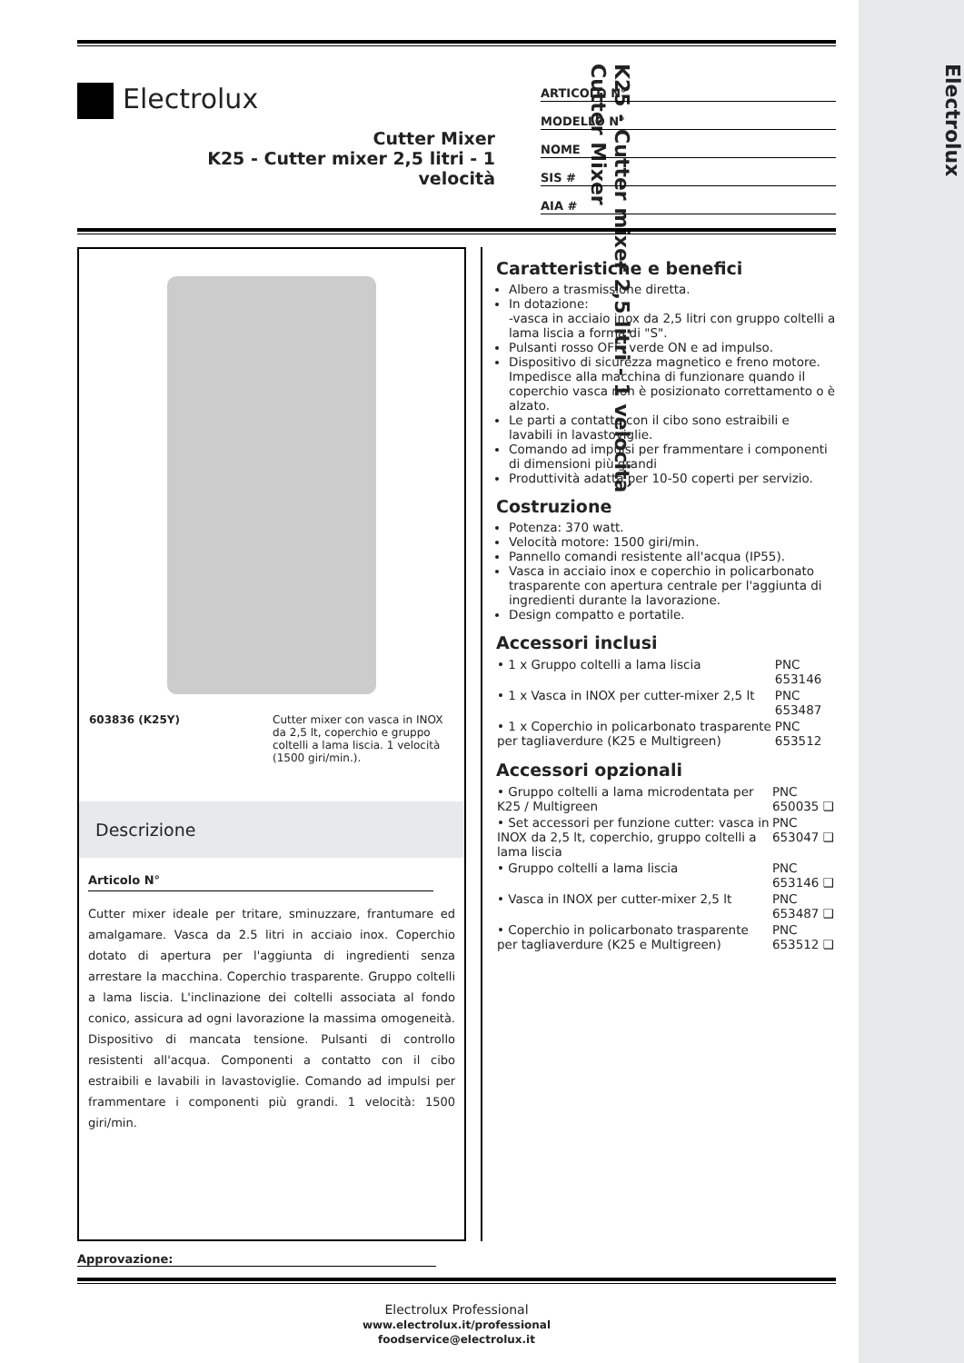Electrolux
K25 - Cutter mixer 2,5 litri - 1 velocità
Cutter Mixer
Electrolux
Cutter Mixer
K25 - Cutter mixer 2,5 litri - 1
velocità
ARTICOLO N°
MODELLO N°
NOME
SIS #
AIA #
| 603836 (K25Y) | Cutter mixer con vasca in INOX da 2,5 lt, coperchio e gruppo coltelli a lama liscia. 1 velocità (1500 giri/min.). |
Descrizione
Articolo N°
Cutter mixer ideale per tritare, sminuzzare, frantumare ed amalgamare. Vasca da 2.5 litri in acciaio inox. Coperchio dotato di apertura per l'aggiunta di ingredienti senza arrestare la macchina. Coperchio trasparente. Gruppo coltelli a lama liscia. L'inclinazione dei coltelli associata al fondo conico, assicura ad ogni lavorazione la massima omogeneità. Dispositivo di mancata tensione. Pulsanti di controllo resistenti all'acqua. Componenti a contatto con il cibo estraibili e lavabili in lavastoviglie. Comando ad impulsi per frammentare i componenti più grandi. 1 velocità: 1500 giri/min.
Caratteristiche e benefici
Albero a trasmissione diretta.
In dotazione:
-vasca in acciaio inox da 2,5 litri con gruppo coltelli a lama liscia a forma di "S".
Pulsanti rosso OFF, verde ON e ad impulso.
Dispositivo di sicurezza magnetico e freno motore. Impedisce alla macchina di funzionare quando il coperchio vasca non è posizionato correttamento o è alzato.
Le parti a contatto con il cibo sono estraibili e lavabili in lavastoviglie.
Comando ad impulsi per frammentare i componenti di dimensioni più grandi
Produttività adatta per 10-50 coperti per servizio.
Costruzione
Potenza: 370 watt.
Velocità motore: 1500 giri/min.
Pannello comandi resistente all'acqua (IP55).
Vasca in acciaio inox e coperchio in policarbonato trasparente con apertura centrale per l'aggiunta di ingredienti durante la lavorazione.
Design compatto e portatile.
Accessori inclusi
| • 1 x Gruppo coltelli a lama liscia | PNC 653146 |
| • 1 x Vasca in INOX per cutter-mixer 2,5 lt | PNC 653487 |
| • 1 x Coperchio in policarbonato trasparente per tagliaverdure (K25 e Multigreen) | PNC 653512 |
Accessori opzionali
| • Gruppo coltelli a lama microdentata per K25 / Multigreen | PNC 650035 ❑ |
| • Set accessori per funzione cutter: vasca in INOX da 2,5 lt, coperchio, gruppo coltelli a lama liscia | PNC 653047 ❑ |
| • Gruppo coltelli a lama liscia | PNC 653146 ❑ |
| • Vasca in INOX per cutter-mixer 2,5 lt | PNC 653487 ❑ |
| • Coperchio in policarbonato trasparente per tagliaverdure (K25 e Multigreen) | PNC 653512 ❑ |
Approvazione:
Electrolux Professional
www.electrolux.it/professional
foodservice@electrolux.it